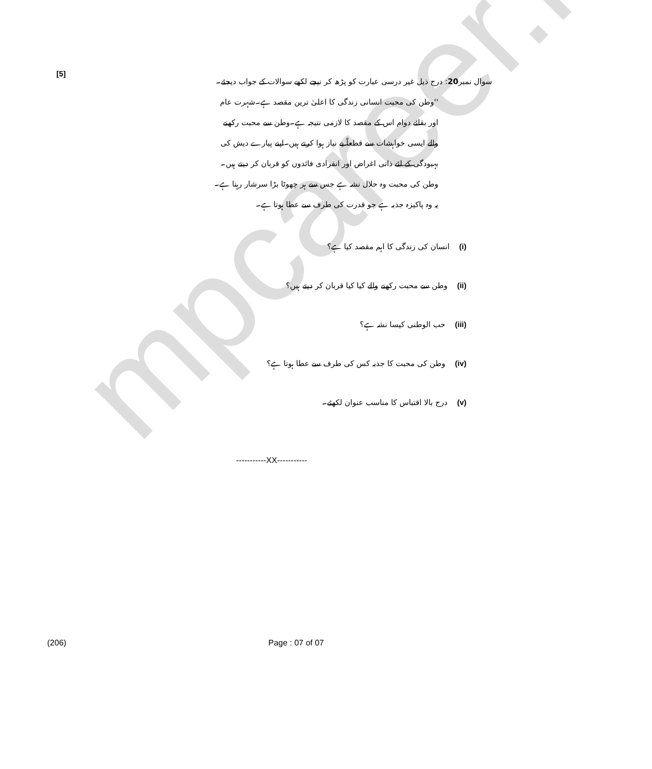mpcareer.in
[5] سوال نمبر20: درج ذیل غیر درسی عبارت کو پڑھ کر نیچے لکھے سوالات کے جواب دیجئے۔
''وطن کی محبت انسانی زندگی کا اعلیٰ ترین مقصد ہے۔شہرت عام اور بقائے دوام اس کے مقصد کا لازمی نتیجہ ہے۔وطن سے محبت رکھنے والے ایسی خواہشات سے قطعاً بے نیاز ہوا کرتے ہیں۔اپنے پیارے دیش کی بہبودگی کے لئے ذاتی اغراض اور انفرادی فائدوں کو قربان کر دیتے ہیں۔ وطن کی محبت وہ حلال نشہ ہے جس سے ہر چھوٹا بڑا سرشار رہتا ہے۔یہ وہ پاکیزہ جذبہ ہے جو قدرت کی طرف سے عطا ہوتا ہے۔
(i) انسان کی زندگی کا اہم مقصد کیا ہے؟
(ii) وطن سے محبت رکھنے والے کیا کیا قربان کر دیتے ہیں؟
(iii) حب الوطنی کیسا نشہ ہے؟
(iv) وطن کی محبت کا جذبہ کس کی طرف سے عطا ہوتا ہے؟
(v) درج بالا اقتباس کا مناسب عنوان لکھئے۔
-----------XX-----------
(206) Page : 07 of 07